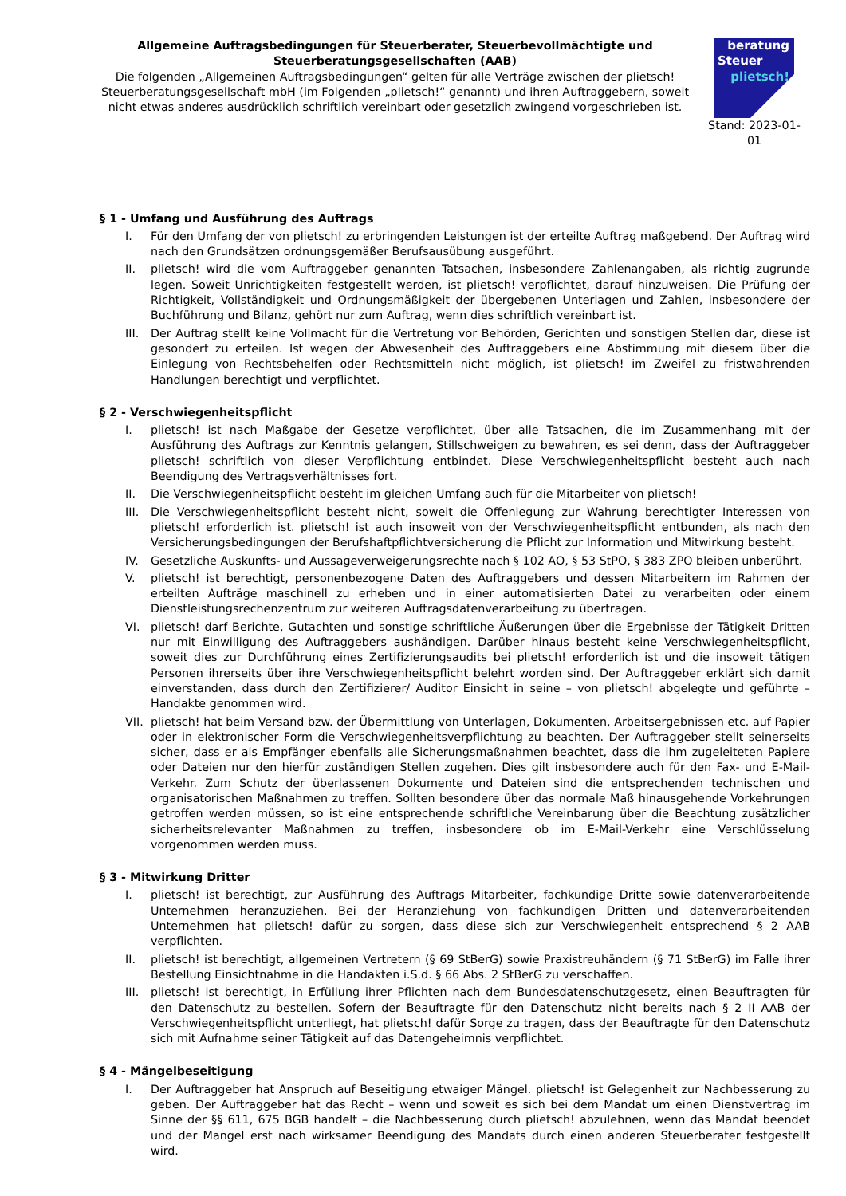Allgemeine Auftragsbedingungen für Steuerberater, Steuerbevollmächtigte und Steuerberatungsgesellschaften (AAB)
Die folgenden „Allgemeinen Auftragsbedingungen“ gelten für alle Verträge zwischen der plietsch! Steuerberatungsgesellschaft mbH (im Folgenden „plietsch!“ genannt) und ihren Auftraggebern, soweit nicht etwas anderes ausdrücklich schriftlich vereinbart oder gesetzlich zwingend vorgeschrieben ist.
beratung
Steuer
plietsch!
Stand: 2023-01-01
§ 1 - Umfang und Ausführung des Auftrags
I. Für den Umfang der von plietsch! zu erbringenden Leistungen ist der erteilte Auftrag maßgebend. Der Auftrag wird nach den Grundsätzen ordnungsgemäßer Berufsausübung ausgeführt.
II. plietsch! wird die vom Auftraggeber genannten Tatsachen, insbesondere Zahlenangaben, als richtig zugrunde legen. Soweit Unrichtigkeiten festgestellt werden, ist plietsch! verpflichtet, darauf hinzuweisen. Die Prüfung der Richtigkeit, Vollständigkeit und Ordnungsmäßigkeit der übergebenen Unterlagen und Zahlen, insbesondere der Buchführung und Bilanz, gehört nur zum Auftrag, wenn dies schriftlich vereinbart ist.
III. Der Auftrag stellt keine Vollmacht für die Vertretung vor Behörden, Gerichten und sonstigen Stellen dar, diese ist gesondert zu erteilen. Ist wegen der Abwesenheit des Auftraggebers eine Abstimmung mit diesem über die Einlegung von Rechtsbehelfen oder Rechtsmitteln nicht möglich, ist plietsch! im Zweifel zu fristwahrenden Handlungen berechtigt und verpflichtet.
§ 2 - Verschwiegenheitspflicht
I. plietsch! ist nach Maßgabe der Gesetze verpflichtet, über alle Tatsachen, die im Zusammenhang mit der Ausführung des Auftrags zur Kenntnis gelangen, Stillschweigen zu bewahren, es sei denn, dass der Auftraggeber plietsch! schriftlich von dieser Verpflichtung entbindet. Diese Verschwiegenheitspflicht besteht auch nach Beendigung des Vertragsverhältnisses fort.
II. Die Verschwiegenheitspflicht besteht im gleichen Umfang auch für die Mitarbeiter von plietsch!
III. Die Verschwiegenheitspflicht besteht nicht, soweit die Offenlegung zur Wahrung berechtigter Interessen von plietsch! erforderlich ist. plietsch! ist auch insoweit von der Verschwiegenheitspflicht entbunden, als nach den Versicherungsbedingungen der Berufshaftpflichtversicherung die Pflicht zur Information und Mitwirkung besteht.
IV. Gesetzliche Auskunfts- und Aussageverweigerungsrechte nach § 102 AO, § 53 StPO, § 383 ZPO bleiben unberührt.
V. plietsch! ist berechtigt, personenbezogene Daten des Auftraggebers und dessen Mitarbeitern im Rahmen der erteilten Aufträge maschinell zu erheben und in einer automatisierten Datei zu verarbeiten oder einem Dienstleistungsrechenzentrum zur weiteren Auftragsdatenverarbeitung zu übertragen.
VI. plietsch! darf Berichte, Gutachten und sonstige schriftliche Äußerungen über die Ergebnisse der Tätigkeit Dritten nur mit Einwilligung des Auftraggebers aushändigen. Darüber hinaus besteht keine Verschwiegenheitspflicht, soweit dies zur Durchführung eines Zertifizierungsaudits bei plietsch! erforderlich ist und die insoweit tätigen Personen ihrerseits über ihre Verschwiegenheitspflicht belehrt worden sind. Der Auftraggeber erklärt sich damit einverstanden, dass durch den Zertifizierer/ Auditor Einsicht in seine – von plietsch! abgelegte und geführte – Handakte genommen wird.
VII. plietsch! hat beim Versand bzw. der Übermittlung von Unterlagen, Dokumenten, Arbeitsergebnissen etc. auf Papier oder in elektronischer Form die Verschwiegenheitsverpflichtung zu beachten. Der Auftraggeber stellt seinerseits sicher, dass er als Empfänger ebenfalls alle Sicherungsmaßnahmen beachtet, dass die ihm zugeleiteten Papiere oder Dateien nur den hierfür zuständigen Stellen zugehen. Dies gilt insbesondere auch für den Fax- und E-Mail-Verkehr. Zum Schutz der überlassenen Dokumente und Dateien sind die entsprechenden technischen und organisatorischen Maßnahmen zu treffen. Sollten besondere über das normale Maß hinausgehende Vorkehrungen getroffen werden müssen, so ist eine entsprechende schriftliche Vereinbarung über die Beachtung zusätzlicher sicherheitsrelevanter Maßnahmen zu treffen, insbesondere ob im E-Mail-Verkehr eine Verschlüsselung vorgenommen werden muss.
§ 3 - Mitwirkung Dritter
I. plietsch! ist berechtigt, zur Ausführung des Auftrags Mitarbeiter, fachkundige Dritte sowie datenverarbeitende Unternehmen heranzuziehen. Bei der Heranziehung von fachkundigen Dritten und datenverarbeitenden Unternehmen hat plietsch! dafür zu sorgen, dass diese sich zur Verschwiegenheit entsprechend § 2 AAB verpflichten.
II. plietsch! ist berechtigt, allgemeinen Vertretern (§ 69 StBerG) sowie Praxistreuhändern (§ 71 StBerG) im Falle ihrer Bestellung Einsichtnahme in die Handakten i.S.d. § 66 Abs. 2 StBerG zu verschaffen.
III. plietsch! ist berechtigt, in Erfüllung ihrer Pflichten nach dem Bundesdatenschutzgesetz, einen Beauftragten für den Datenschutz zu bestellen. Sofern der Beauftragte für den Datenschutz nicht bereits nach § 2 II AAB der Verschwiegenheitspflicht unterliegt, hat plietsch! dafür Sorge zu tragen, dass der Beauftragte für den Datenschutz sich mit Aufnahme seiner Tätigkeit auf das Datengeheimnis verpflichtet.
§ 4 - Mängelbeseitigung
I. Der Auftraggeber hat Anspruch auf Beseitigung etwaiger Mängel. plietsch! ist Gelegenheit zur Nachbesserung zu geben. Der Auftraggeber hat das Recht – wenn und soweit es sich bei dem Mandat um einen Dienstvertrag im Sinne der §§ 611, 675 BGB handelt – die Nachbesserung durch plietsch! abzulehnen, wenn das Mandat beendet und der Mangel erst nach wirksamer Beendigung des Mandats durch einen anderen Steuerberater festgestellt wird.